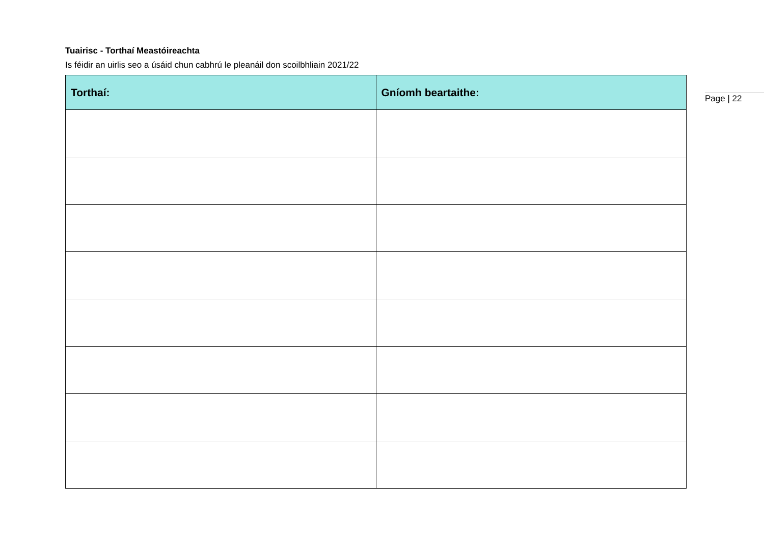Tuairisc - Torthaí Meastóireachta
Is féidir an uirlis seo a úsáid chun cabhrú le pleanáil don scoilbhliain 2021/22
| Torthaí: | Gníomh beartaithe: |
| --- | --- |
Page | 22